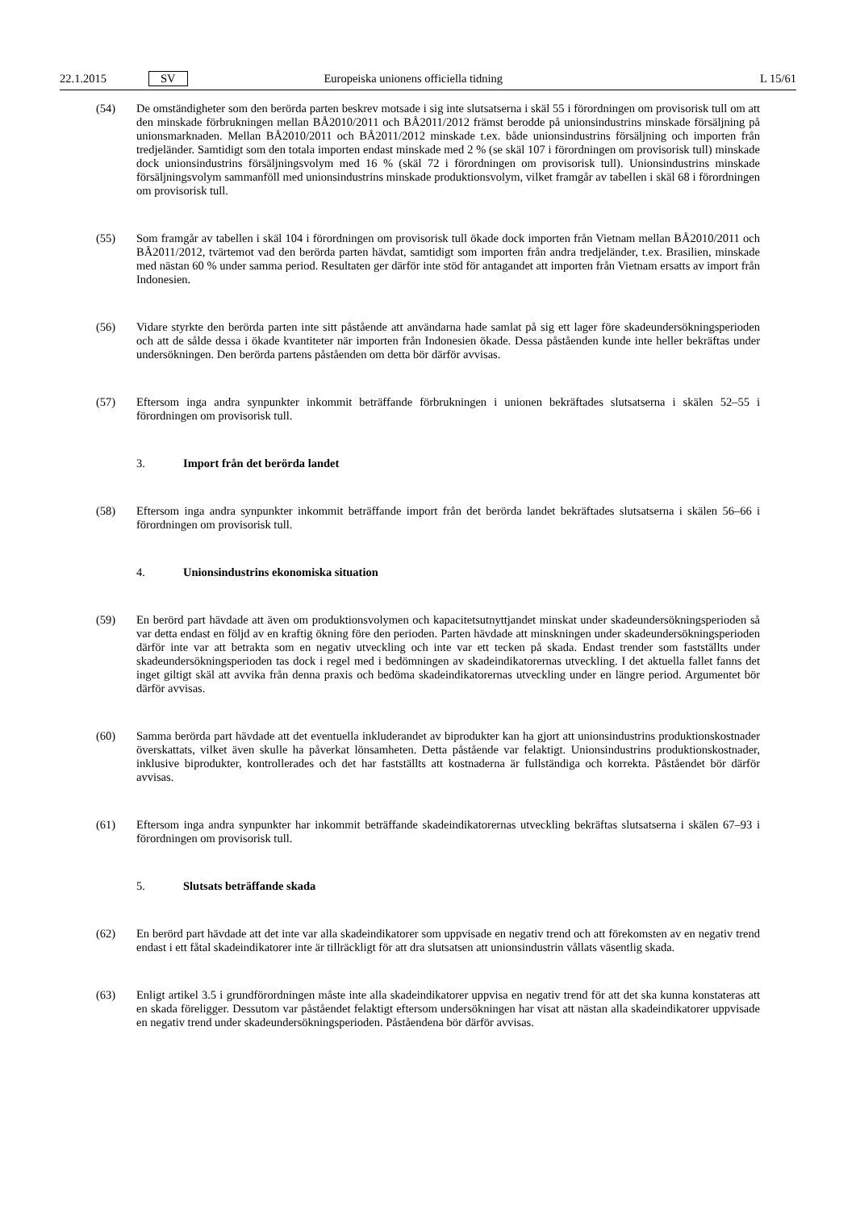22.1.2015 SV Europeiska unionens officiella tidning
L 15/61
(54) De omständigheter som den berörda parten beskrev motsade i sig inte slutsatserna i skäl 55 i förordningen om provisorisk tull om att den minskade förbrukningen mellan BÅ2010/2011 och BÅ2011/2012 främst berodde på unionsindustrins minskade försäljning på unionsmarknaden. Mellan BÅ2010/2011 och BÅ2011/2012 minskade t.ex. både unionsindustrins försäljning och importen från tredjeländer. Samtidigt som den totala importen endast minskade med 2 % (se skäl 107 i förordningen om provisorisk tull) minskade dock unionsindustrins försälj­ningsvolym med 16 % (skäl 72 i förordningen om provisorisk tull). Unionsindustrins minskade försäljningsvolym sammanföll med unionsindustrins minskade produktionsvolym, vilket framgår av tabellen i skäl 68 i förordningen om provisorisk tull.
(55) Som framgår av tabellen i skäl 104 i förordningen om provisorisk tull ökade dock importen från Vietnam mellan BÅ2010/2011 och BÅ2011/2012, tvärtemot vad den berörda parten hävdat, samtidigt som importen från andra tredjeländer, t.ex. Brasilien, minskade med nästan 60 % under samma period. Resultaten ger därför inte stöd för antagandet att importen från Vietnam ersatts av import från Indonesien.
(56) Vidare styrkte den berörda parten inte sitt påstående att användarna hade samlat på sig ett lager före skadeunder­sökningsperioden och att de sålde dessa i ökade kvantiteter när importen från Indonesien ökade. Dessa påståenden kunde inte heller bekräftas under undersökningen. Den berörda partens påståenden om detta bör därför avvisas.
(57) Eftersom inga andra synpunkter inkommit beträffande förbrukningen i unionen bekräftades slutsatserna i skälen 52–55 i förordningen om provisorisk tull.
3. Import från det berörda landet
(58) Eftersom inga andra synpunkter inkommit beträffande import från det berörda landet bekräftades slutsatserna i skälen 56–66 i förordningen om provisorisk tull.
4. Unionsindustrins ekonomiska situation
(59) En berörd part hävdade att även om produktionsvolymen och kapacitetsutnyttjandet minskat under skadeunder­sökningsperioden så var detta endast en följd av en kraftig ökning före den perioden. Parten hävdade att minskningen under skadeundersökningsperioden därför inte var att betrakta som en negativ utveckling och inte var ett tecken på skada. Endast trender som fastställts under skadeundersökningsperioden tas dock i regel med i bedömningen av skadeindikatorernas utveckling. I det aktuella fallet fanns det inget giltigt skäl att avvika från denna praxis och bedöma skadeindikatorernas utveckling under en längre period. Argumentet bör därför avvisas.
(60) Samma berörda part hävdade att det eventuella inkluderandet av biprodukter kan ha gjort att unionsindustrins produktionskostnader överskattats, vilket även skulle ha påverkat lönsamheten. Detta påstående var felaktigt. Unionsindustrins produktionskostnader, inklusive biprodukter, kontrollerades och det har fastställts att kostnaderna är fullständiga och korrekta. Påståendet bör därför avvisas.
(61) Eftersom inga andra synpunkter har inkommit beträffande skadeindikatorernas utveckling bekräftas slutsatserna i skälen 67–93 i förordningen om provisorisk tull.
5. Slutsats beträffande skada
(62) En berörd part hävdade att det inte var alla skadeindikatorer som uppvisade en negativ trend och att förekomsten av en negativ trend endast i ett fåtal skadeindikatorer inte är tillräckligt för att dra slutsatsen att unionsindustrin vållats väsentlig skada.
(63) Enligt artikel 3.5 i grundförordningen måste inte alla skadeindikatorer uppvisa en negativ trend för att det ska kunna konstateras att en skada föreligger. Dessutom var påståendet felaktigt eftersom undersökningen har visat att nästan alla skadeindikatorer uppvisade en negativ trend under skadeundersökningsperioden. Påståendena bör därför avvisas.